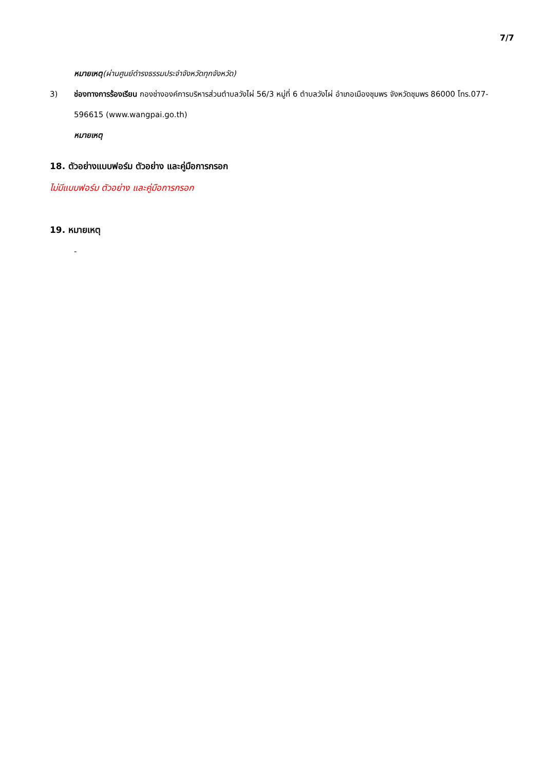7/7
หมายเหตุ(ผ่านศูนย์ดำรงธรรมประจำจังหวัดทุกจังหวัด)
3) ช่องทางการร้องเรียน กองช่างองค์การบริหารส่วนตำบลวังไผ่ 56/3 หมู่ที่ 6 ตำบลวังไผ่ อำเภอเมืองชุมพร จังหวัดชุมพร 86000 โทร.077-596615 (www.wangpai.go.th)
หมายเหตุ
18. ตัวอย่างแบบฟอร์ม ตัวอย่าง และคู่มือการกรอก
ไม่มีแบบฟอร์ม ตัวอย่าง และคู่มือการกรอก
19. หมายเหตุ
-